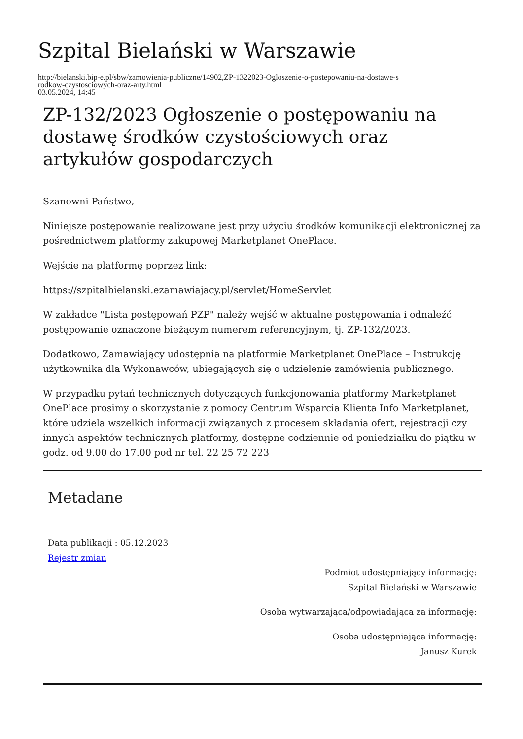Szpital Bielański w Warszawie
http://bielanski.bip-e.pl/sbw/zamowienia-publiczne/14902,ZP-1322023-Ogloszenie-o-postepowaniu-na-dostawe-s
rodkow-czystosciowych-oraz-arty.html
03.05.2024, 14:45
ZP-132/2023 Ogłoszenie o postępowaniu na dostawę środków czystościowych oraz artykułów gospodarczych
Szanowni Państwo,
Niniejsze postępowanie realizowane jest przy użyciu środków komunikacji elektronicznej za pośrednictwem platformy zakupowej Marketplanet OnePlace.
Wejście na platformę poprzez link:
https://szpitalbielanski.ezamawiajacy.pl/servlet/HomeServlet
W zakładce "Lista postępowań PZP" należy wejść w aktualne postępowania i odnaleźć postępowanie oznaczone bieżącym numerem referencyjnym, tj. ZP-132/2023.
Dodatkowo, Zamawiający udostępnia na platformie Marketplanet OnePlace – Instrukcję użytkownika dla Wykonawców, ubiegających się o udzielenie zamówienia publicznego.
W przypadku pytań technicznych dotyczących funkcjonowania platformy Marketplanet OnePlace prosimy o skorzystanie z pomocy Centrum Wsparcia Klienta Info Marketplanet, które udziela wszelkich informacji związanych z procesem składania ofert, rejestracji czy innych aspektów technicznych platformy, dostępne codziennie od poniedziałku do piątku w godz. od 9.00 do 17.00 pod nr tel. 22 25 72 223
Metadane
Data publikacji : 05.12.2023
Rejestr zmian
Podmiot udostępniający informację:
Szpital Bielański w Warszawie
Osoba wytwarzająca/odpowiadająca za informację:
Osoba udostępniająca informację:
Janusz Kurek